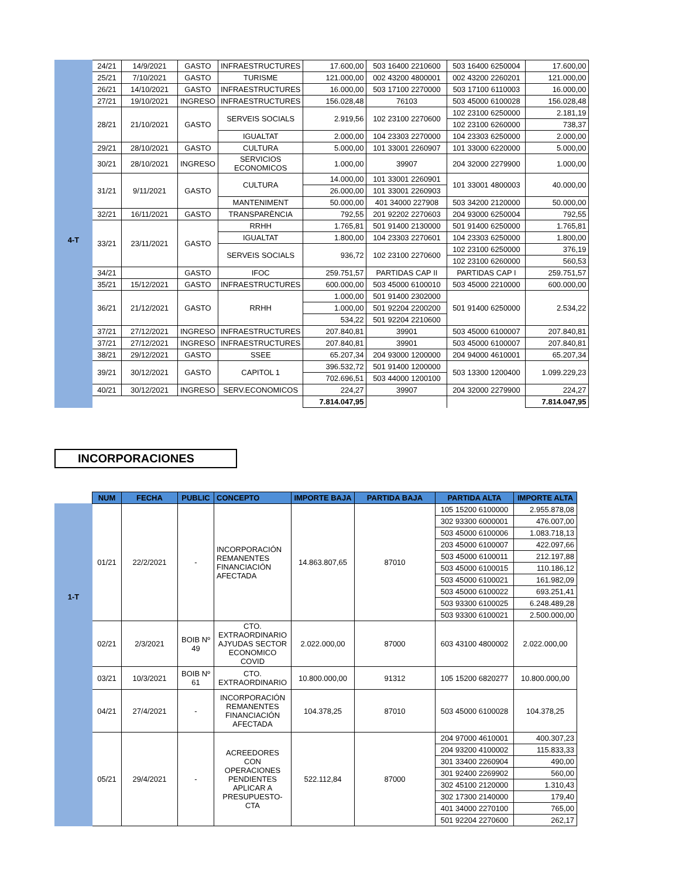| | 24/21 | 14/9/2021 | GASTO | INFRAESTRUCTURES | 17.600,00 | 503 16400 2210600 | 503 16400 6250004 | 17.600,00 |
| 4-T | 25/21 | 7/10/2021 | GASTO | TURISME | 121.000,00 | 002 43200 4800001 | 002 43200 2260201 | 121.000,00 |
| | 26/21 | 14/10/2021 | GASTO | INFRAESTRUCTURES | 16.000,00 | 503 17100 2270000 | 503 17100 6110003 | 16.000,00 |
| | 27/21 | 19/10/2021 | INGRESO | INFRAESTRUCTURES | 156.028,48 | 76103 | 503 45000 6100028 | 156.028,48 |
| | 28/21 | 21/10/2021 | GASTO | SERVEIS SOCIALS | 2.919,56 | 102 23100 2270600 | 102 23100 6250000 | 2.181,19 |
| | | | | | | | 102 23100 6260000 | 738,37 |
| | | | | IGUALTAT | 2.000,00 | 104 23303 2270000 | 104 23303 6250000 | 2.000,00 |
| | 29/21 | 28/10/2021 | GASTO | CULTURA | 5.000,00 | 101 33001 2260907 | 101 33000 6220000 | 5.000,00 |
| | 30/21 | 28/10/2021 | INGRESO | SERVICIOS ECONOMICOS | 1.000,00 | 39907 | 204 32000 2279900 | 1.000,00 |
| | 31/21 | 9/11/2021 | GASTO | CULTURA | 14.000,00 | 101 33001 2260901 | 101 33001 4800003 | 40.000,00 |
| | | | | | 26.000,00 | 101 33001 2260903 | | |
| | | | | MANTENIMENT | 50.000,00 | 401 34000 227908 | 503 34200 2120000 | 50.000,00 |
| | 32/21 | 16/11/2021 | GASTO | TRANSPARÈNCIA | 792,55 | 201 92202 2270603 | 204 93000 6250004 | 792,55 |
| | 33/21 | 23/11/2021 | GASTO | RRHH | 1.765,81 | 501 91400 2130000 | 501 91400 6250000 | 1.765,81 |
| | | | | IGUALTAT | 1.800,00 | 104 23303 2270601 | 104 23303 6250000 | 1.800,00 |
| | | | | SERVEIS SOCIALS | 936,72 | 102 23100 2270600 | 102 23100 6250000 | 376,19 |
| | | | | | | | 102 23100 6260000 | 560,53 |
| | 34/21 | | GASTO | IFOC | 259.751,57 | PARTIDAS CAP II | PARTIDAS CAP I | 259.751,57 |
| | 35/21 | 15/12/2021 | GASTO | INFRAESTRUCTURES | 600.000,00 | 503 45000 6100010 | 503 45000 2210000 | 600.000,00 |
| | 36/21 | 21/12/2021 | GASTO | RRHH | 1.000,00 | 501 91400 2302000 | 501 91400 6250000 | 2.534,22 |
| | | | | | 1.000,00 | 501 92204 2200200 | | |
| | | | | | 534,22 | 501 92204 2210600 | | |
| | 37/21 | 27/12/2021 | INGRESO | INFRAESTRUCTURES | 207.840,81 | 39901 | 503 45000 6100007 | 207.840,81 |
| | 37/21 | 27/12/2021 | INGRESO | INFRAESTRUCTURES | 207.840,81 | 39901 | 503 45000 6100007 | 207.840,81 |
| | 38/21 | 29/12/2021 | GASTO | SSEE | 65.207,34 | 204 93000 1200000 | 204 94000 4610001 | 65.207,34 |
| | 39/21 | 30/12/2021 | GASTO | CAPITOL 1 | 396.532,72 | 501 91400 1200000 | 503 13300 1200400 | 1.099.229,23 |
| | | | | | 702.696,51 | 503 44000 1200100 | | |
| | 40/21 | 30/12/2021 | INGRESO | SERV.ECONOMICOS | 224,27 | 39907 | 204 32000 2279900 | 224,27 |
| | | | | | 7.814.047,95 | | | 7.814.047,95 |
INCORPORACIONES
| | NUM | FECHA | PUBLIC | CONCEPTO | IMPORTE BAJA | PARTIDA BAJA | PARTIDA ALTA | IMPORTE ALTA |
| 1-T | 01/21 | 22/2/2021 | - | INCORPORACIÓN REMANENTES FINANCIACIÓN AFECTADA | 14.863.807,65 | 87010 | 105 15200 6100000 | 2.955.878,08 |
| | | | | | | | 302 93300 6000001 | 476.007,00 |
| | | | | | | | 503 45000 6100006 | 1.083.718,13 |
| | | | | | | | 203 45000 6100007 | 422.097,66 |
| | | | | | | | 503 45000 6100011 | 212.197,88 |
| | | | | | | | 503 45000 6100015 | 110.186,12 |
| | | | | | | | 503 45000 6100021 | 161.982,09 |
| | | | | | | | 503 45000 6100022 | 693.251,41 |
| | | | | | | | 503 93300 6100025 | 6.248.489,28 |
| | | | | | | | 503 93300 6100021 | 2.500.000,00 |
| | 02/21 | 2/3/2021 | BOIB Nº 49 | CTO. EXTRAORDINARIO AJYUDAS SECTOR ECONOMICO COVID | 2.022.000,00 | 87000 | 603 43100 4800002 | 2.022.000,00 |
| | 03/21 | 10/3/2021 | BOIB Nº 61 | CTO. EXTRAORDINARIO | 10.800.000,00 | 91312 | 105 15200 6820277 | 10.800.000,00 |
| | 04/21 | 27/4/2021 | - | INCORPORACIÓN REMANENTES FINANCIACIÓN AFECTADA | 104.378,25 | 87010 | 503 45000 6100028 | 104.378,25 |
| | 05/21 | 29/4/2021 | - | ACREEDORES CON OPERACIONES PENDIENTES APLICAR A PRESUPUESTO- CTA | 522.112,84 | 87000 | 204 97000 4610001 | 400.307,23 |
| | | | | | | | 204 93200 4100002 | 115.833,33 |
| | | | | | | | 301 33400 2260904 | 490,00 |
| | | | | | | | 301 92400 2269902 | 560,00 |
| | | | | | | | 302 45100 2120000 | 1.310,43 |
| | | | | | | | 302 17300 2140000 | 179,40 |
| | | | | | | | 401 34000 2270100 | 765,00 |
| | | | | | | | 501 92204 2270600 | 262,17 |